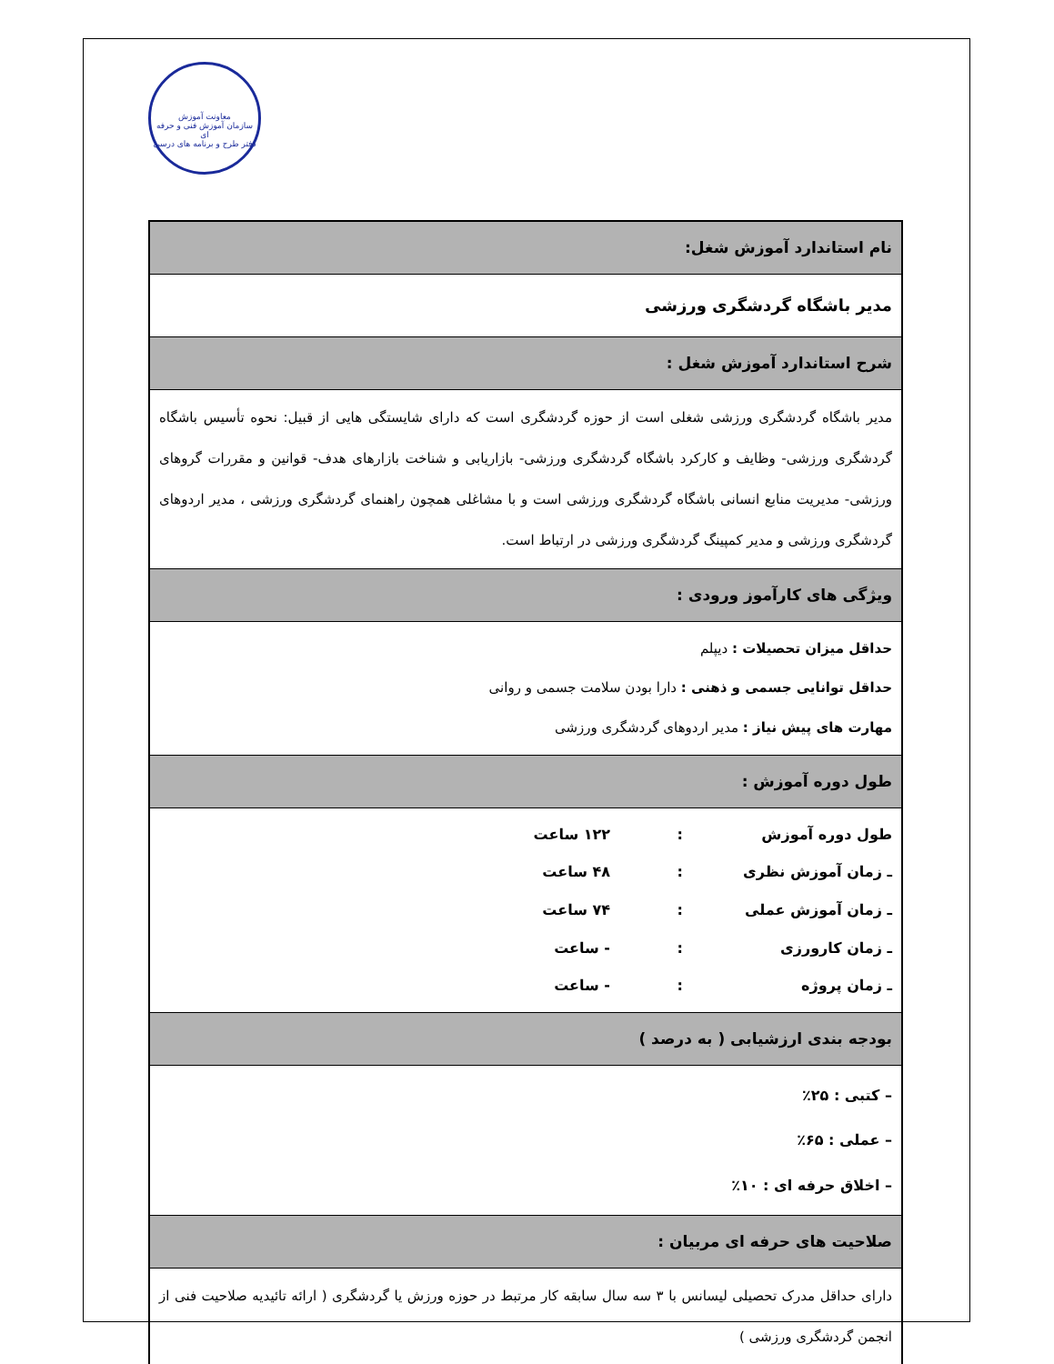معاونت آموزش
سازمان آموزش فنی و حرفه ای
دفتر طرح و برنامه های درسی
| نام استاندارد آموزش شغل: |
| مدیر باشگاه گردشگری ورزشی |
| شرح استاندارد آموزش شغل : |
| مدیر باشگاه گردشگری ورزشی شغلی است از حوزه گردشگری است که دارای شایستگی هایی از قبیل: نحوه تأسیس باشگاه گردشگری ورزشی- وظایف و کارکرد باشگاه گردشگری ورزشی- بازاریابی و شناخت بازارهای هدف- قوانین و مقررات گروهای ورزشی- مدیریت منابع انسانی باشگاه گردشگری ورزشی است و با مشاغلی همچون راهنمای گردشگری ورزشی ، مدیر اردوهای گردشگری ورزشی و مدیر کمپینگ گردشگری ورزشی در ارتباط است. |
| ویژگی های کارآموز ورودی : |
| حداقل میزان تحصیلات : دیپلم حداقل توانایی جسمی و ذهنی : دارا بودن سلامت جسمی و روانی مهارت های پیش نیاز : مدیر اردوهای گردشگری ورزشی |
| طول دوره آموزش : |
| طول دوره آموزش : ۱۲۲ ساعت ـ زمان آموزش نظری : ۴۸ ساعت ـ زمان آموزش عملی : ۷۴ ساعت ـ زمان کارورزی : - ساعت ـ زمان پروژه : - ساعت |
| بودجه بندی ارزشیابی ( به درصد ) |
| – کتبی : ۲۵٪ – عملی : ۶۵٪ – اخلاق حرفه ای : ۱۰٪ |
| صلاحیت های حرفه ای مربیان : |
| دارای حداقل مدرک تحصیلی لیسانس با ۳ سه سال سابقه کار مرتبط در حوزه ورزش یا گردشگری ( ارائه تائیدیه صلاحیت فنی از انجمن گردشگری ورزشی ) |